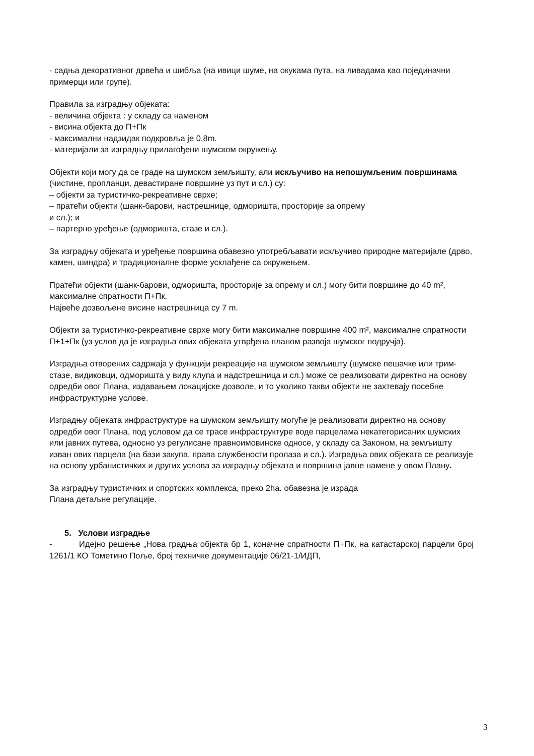- садња декоративног дрвећа и шибља (на ивици шуме, на окукама пута, на ливадама као појединачни примерци или групе).
Правила за изградњу објеката:
- величина објекта : у складу са наменом
- висина објекта до П+Пк
- максимални надзидак подкровља је 0,8m.
- материјали за изградњу прилагођени шумском окружењу.
Објекти који могу да се граде на шумском земљишту, али искључиво на непошумљеним површинама (чистине, пропланци, девастиране површине уз пут и сл.) су:
– објекти за туристичко-рекреативне сврхе;
– пратећи објекти (шанк-барови, настрешнице, одморишта, просторије за опрему
и сл.); и
– партерно уређење (одморишта, стазе и сл.).
За изградњу објеката и уређење површина обавезно употребљавати искључиво природне материјале (дрво, камен, шиндра) и традиционалне форме усклађене са окружењем.
Пратећи објекти (шанк-барови, одморишта, просторије за опрему и сл.) могу бити површине до 40 m², максималне спратности П+Пк.
Највеће дозвољене висине настрешница су 7 m.
Објекти за туристичко-рекреативне сврхе могу бити максималне површине 400 m², максималне спратности П+1+Пк (уз услов да је изградња ових објеката утврђена планом развоја шумског подручја).
Изградња отворених садржаја у функцији рекреације на шумском земљишту (шумске пешачке или трим-стазе, видиковци, одморишта у виду клупа и надстрешница и сл.) може се реализовати директно на основу одредби овог Плана, издавањем локацијске дозволе, и то уколико такви објекти не захтевају посебне инфраструктурне услове.
Изградњу објеката инфраструктуре на шумском земљишту могуће је реализовати директно на основу одредби овог Плана, под условом да се трасе инфраструктуре воде парцелама некатегорисаних шумских или јавних путева, односно уз регулисане правноимовинске односе, у складу са Законом, на земљишту изван ових парцела (на бази закупа, права службености пролаза и сл.). Изградња ових објеката се реализује на основу урбанистичких и других услова за изградњу објеката и површина јавне намене у овом Плану.
За изградњу туристичких и спортских комплекса, преко 2ha. обавезна је израда
Плана детаљне регулације.
5. Услови изградње
- Идејно решење „Нова градња објекта бр 1, коначне спратности П+Пк, на катастарској парцели број 1261/1 КО Тометино Поље, број техничке документације 06/21-1/ИДП,
3